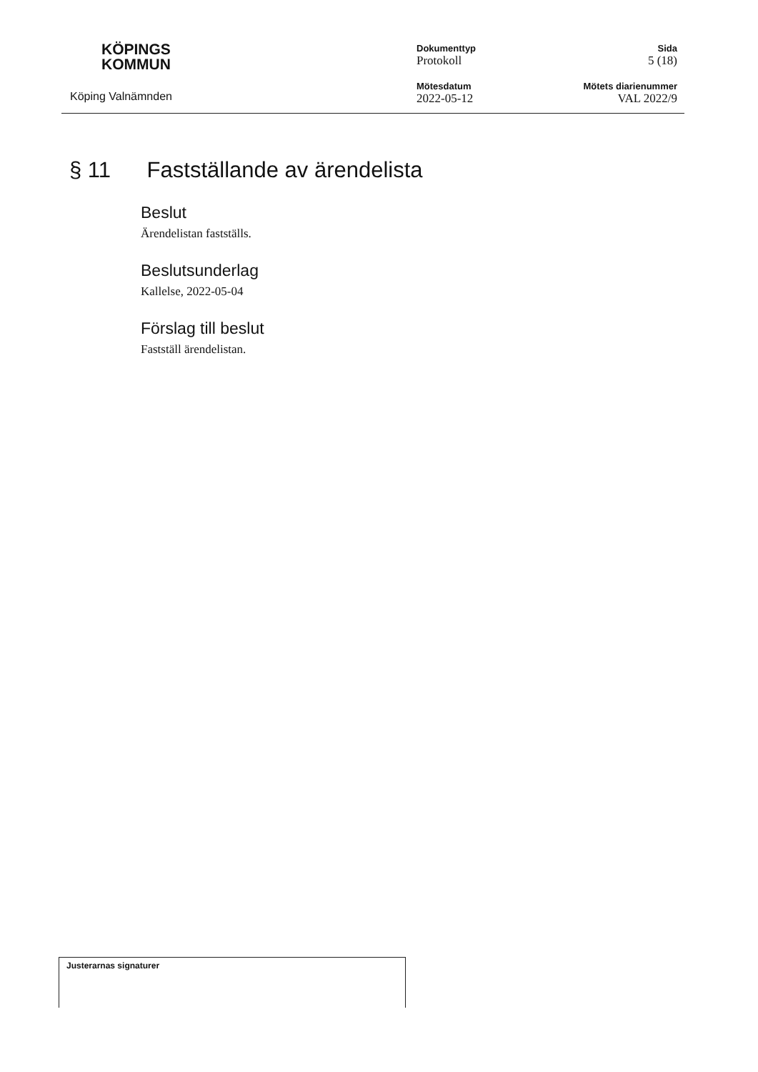KÖPINGS
KOMMUN
Köping Valnämnden
Dokumenttyp
Protokoll
Mötesdatum
2022-05-12
Sida
5 (18)
Mötets diarienummer
VAL 2022/9
§ 11 Fastställande av ärendelista
Beslut
Ärendelistan fastställs.
Beslutsunderlag
Kallelse, 2022-05-04
Förslag till beslut
Fastställ ärendelistan.
Justerarnas signaturer